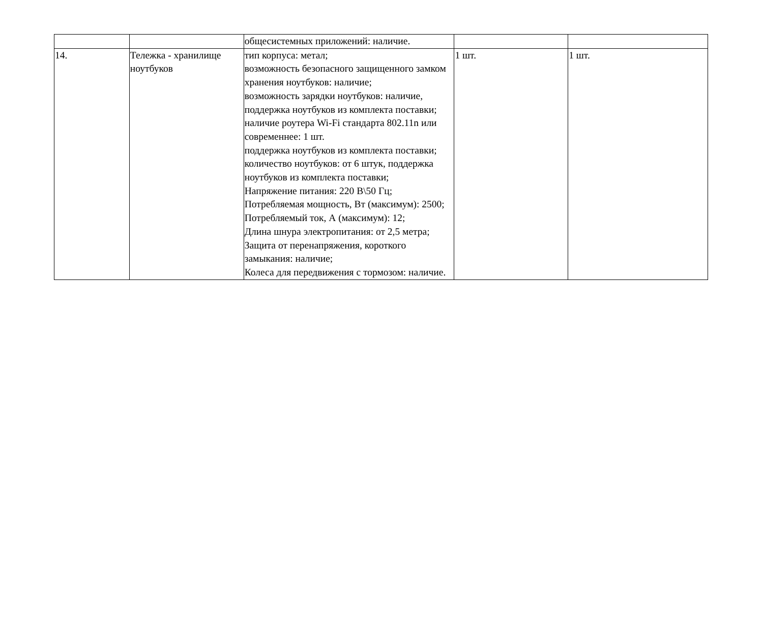| | | общесистемных приложений: наличие. | | |
| 14. | Тележка - хранилище ноутбуков | тип корпуса: метал; возможность безопасного защищенного замком хранения ноутбуков: наличие; возможность зарядки ноутбуков: наличие, поддержка ноутбуков из комплекта поставки; наличие роутера Wi-Fi стандарта 802.11n или современнее: 1 шт. поддержка ноутбуков из комплекта поставки; количество ноутбуков: от 6 штук, поддержка ноутбуков из комплекта поставки; Напряжение питания: 220 В\50 Гц; Потребляемая мощность, Вт (максимум): 2500; Потребляемый ток, А (максимум): 12; Длина шнура электропитания: от 2,5 метра; Защита от перенапряжения, короткого замыкания: наличие; Колеса для передвижения с тормозом: наличие. | 1 шт. | 1 шт. |